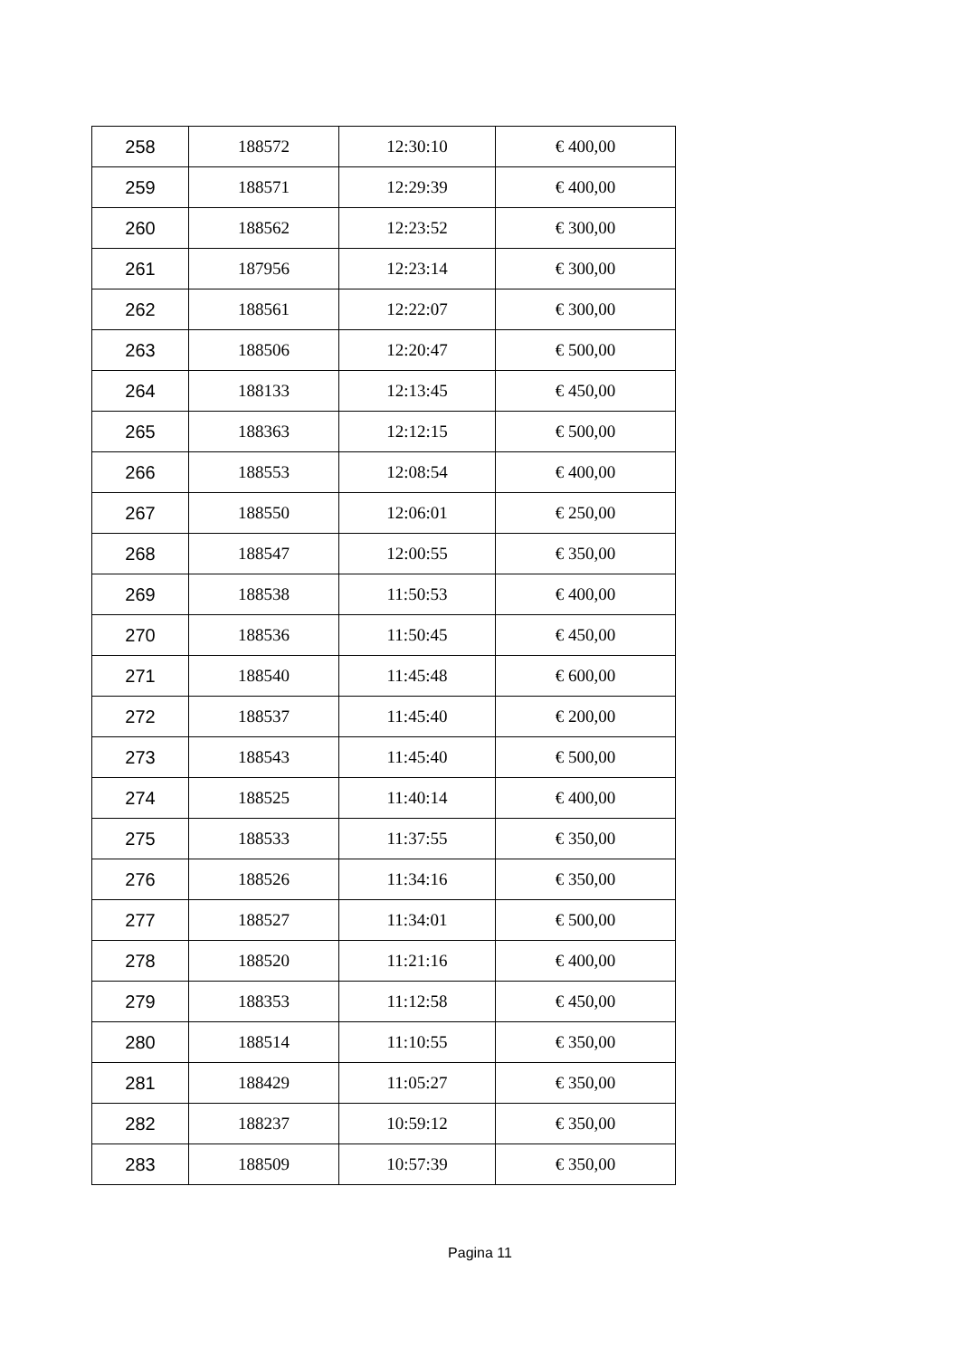| 258 | 188572 | 12:30:10 | € 400,00 |
| 259 | 188571 | 12:29:39 | € 400,00 |
| 260 | 188562 | 12:23:52 | € 300,00 |
| 261 | 187956 | 12:23:14 | € 300,00 |
| 262 | 188561 | 12:22:07 | € 300,00 |
| 263 | 188506 | 12:20:47 | € 500,00 |
| 264 | 188133 | 12:13:45 | € 450,00 |
| 265 | 188363 | 12:12:15 | € 500,00 |
| 266 | 188553 | 12:08:54 | € 400,00 |
| 267 | 188550 | 12:06:01 | € 250,00 |
| 268 | 188547 | 12:00:55 | € 350,00 |
| 269 | 188538 | 11:50:53 | € 400,00 |
| 270 | 188536 | 11:50:45 | € 450,00 |
| 271 | 188540 | 11:45:48 | € 600,00 |
| 272 | 188537 | 11:45:40 | € 200,00 |
| 273 | 188543 | 11:45:40 | € 500,00 |
| 274 | 188525 | 11:40:14 | € 400,00 |
| 275 | 188533 | 11:37:55 | € 350,00 |
| 276 | 188526 | 11:34:16 | € 350,00 |
| 277 | 188527 | 11:34:01 | € 500,00 |
| 278 | 188520 | 11:21:16 | € 400,00 |
| 279 | 188353 | 11:12:58 | € 450,00 |
| 280 | 188514 | 11:10:55 | € 350,00 |
| 281 | 188429 | 11:05:27 | € 350,00 |
| 282 | 188237 | 10:59:12 | € 350,00 |
| 283 | 188509 | 10:57:39 | € 350,00 |
Pagina 11